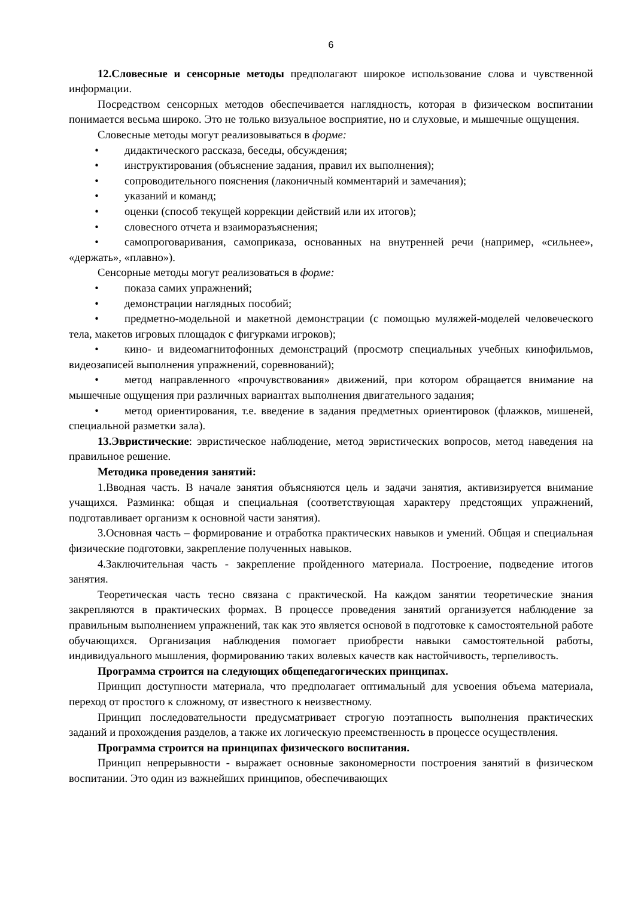6
12.Словесные и сенсорные методы предполагают широкое использование слова и чувственной информации.
Посредством сенсорных методов обеспечивается наглядность, которая в физическом воспитании понимается весьма широко. Это не только визуальное восприятие, но и слуховые, и мышечные ощущения.
Словесные методы могут реализовываться в форме:
• дидактического рассказа, беседы, обсуждения;
• инструктирования (объяснение задания, правил их выполнения);
• сопроводительного пояснения (лаконичный комментарий и замечания);
• указаний и команд;
• оценки (способ текущей коррекции действий или их итогов);
• словесного отчета и взаиморазъяснения;
• самопроговаривания, самоприказа, основанных на внутренней речи (например, «сильнее», «держать», «плавно»).
Сенсорные методы могут реализоваться в форме:
• показа самих упражнений;
• демонстрации наглядных пособий;
• предметно-модельной и макетной демонстрации (с помощью муляжей-моделей человеческого тела, макетов игровых площадок с фигурками игроков);
• кино- и видеомагнитофонных демонстраций (просмотр специальных учебных кинофильмов, видеозаписей выполнения упражнений, соревнований);
• метод направленного «прочувствования» движений, при котором обращается внимание на мышечные ощущения при различных вариантах выполнения двигательного задания;
• метод ориентирования, т.е. введение в задания предметных ориентировок (флажков, мишеней, специальной разметки зала).
13.Эвристические: эвристическое наблюдение, метод эвристических вопросов, метод наведения на правильное решение.
Методика проведения занятий:
1.Вводная часть. В начале занятия объясняются цель и задачи занятия, активизируется внимание учащихся. Разминка: общая и специальная (соответствующая характеру предстоящих упражнений, подготавливает организм к основной части занятия).
3.Основная часть – формирование и отработка практических навыков и умений. Общая и специальная физические подготовки, закрепление полученных навыков.
4.Заключительная часть - закрепление пройденного материала. Построение, подведение итогов занятия.
Теоретическая часть тесно связана с практической. На каждом занятии теоретические знания закрепляются в практических формах. В процессе проведения занятий организуется наблюдение за правильным выполнением упражнений, так как это является основой в подготовке к самостоятельной работе обучающихся. Организация наблюдения помогает приобрести навыки самостоятельной работы, индивидуального мышления, формированию таких волевых качеств как настойчивость, терпеливость.
Программа строится на следующих общепедагогических принципах.
Принцип доступности материала, что предполагает оптимальный для усвоения объема материала, переход от простого к сложному, от известного к неизвестному.
Принцип последовательности предусматривает строгую поэтапность выполнения практических заданий и прохождения разделов, а также их логическую преемственность в процессе осуществления.
Программа строится на принципах физического воспитания.
Принцип непрерывности - выражает основные закономерности построения занятий в физическом воспитании. Это один из важнейших принципов, обеспечивающих